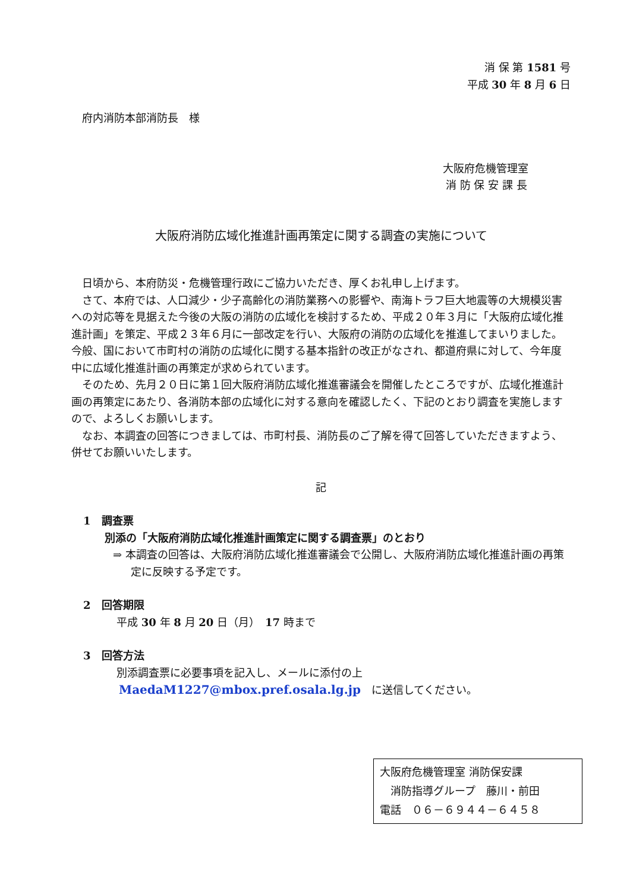消 保 第 1581 号
平成 30 年 8 月 6 日
府内消防本部消防長　様
大阪府危機管理室
消 防 保 安 課 長
大阪府消防広域化推進計画再策定に関する調査の実施について
日頃から、本府防災・危機管理行政にご協力いただき、厚くお礼申し上げます。
さて、本府では、人口減少・少子高齢化の消防業務への影響や、南海トラフ巨大地震等の大規模災害への対応等を見据えた今後の大阪の消防の広域化を検討するため、平成２０年３月に「大阪府広域化推進計画」を策定、平成２３年６月に一部改定を行い、大阪府の消防の広域化を推進してまいりました。今般、国において市町村の消防の広域化に関する基本指針の改正がなされ、都道府県に対して、今年度中に広域化推進計画の再策定が求められています。
そのため、先月２０日に第１回大阪府消防広域化推進審議会を開催したところですが、広域化推進計画の再策定にあたり、各消防本部の広域化に対する意向を確認したく、下記のとおり調査を実施しますので、よろしくお願いします。
なお、本調査の回答につきましては、市町村長、消防長のご了解を得て回答していただきますよう、併せてお願いいたします。
記
1　調査票
別添の「大阪府消防広域化推進計画策定に関する調査票」のとおり
⇒ 本調査の回答は、大阪府消防広域化推進審議会で公開し、大阪府消防広域化推進計画の再策定に反映する予定です。
2　回答期限
平成 30 年 8 月 20 日（月）　17 時まで
3　回答方法
別添調査票に必要事項を記入し、メールに添付の上
MaedaM1227@mbox.pref.osala.lg.jp　に送信してください。
大阪府危機管理室 消防保安課
　消防指導グループ　藤川・前田
電話　０６－６９４４－６４５８